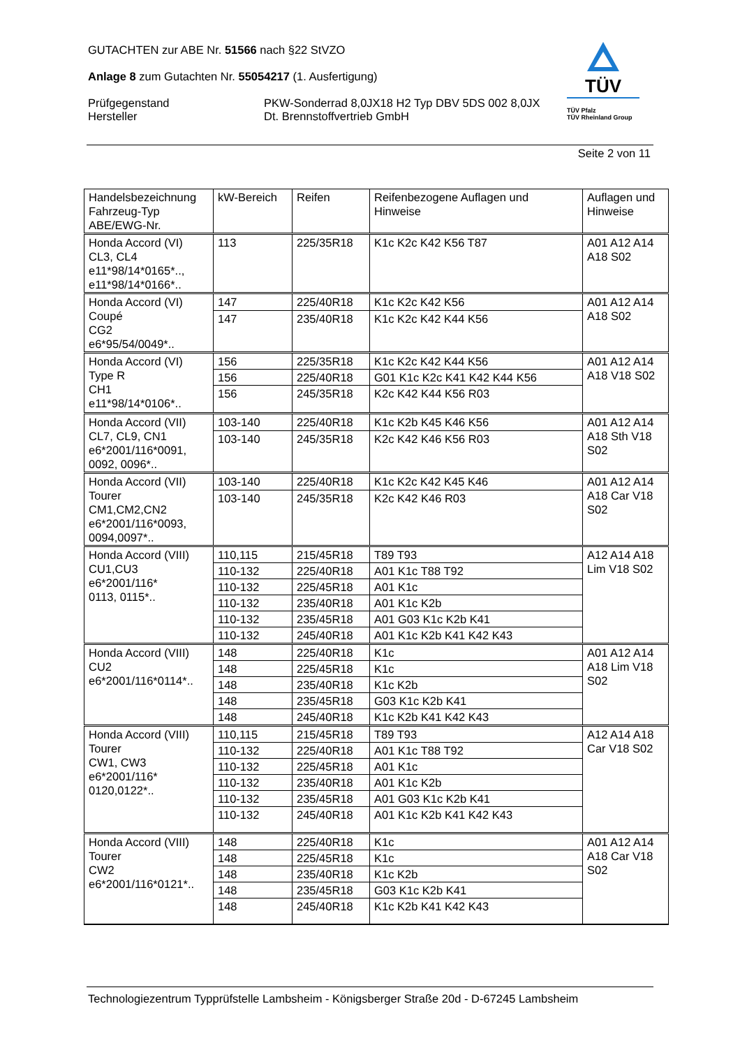GUTACHTEN zur ABE Nr. 51566 nach §22 StVZO
Anlage 8 zum Gutachten Nr. 55054217 (1. Ausfertigung)
Prüfgegenstand
Hersteller
PKW-Sonderrad 8,0JX18 H2 Typ DBV 5DS 002 8,0JX
Dt. Brennstoffvertrieb GmbH
TÜV
TÜV Pfalz
TÜV Rheinland Group
Seite 2 von 11
| Handelsbezeichnung Fahrzeug-Typ ABE/EWG-Nr. | kW-Bereich | Reifen | Reifenbezogene Auflagen und Hinweise | Auflagen und Hinweise |
| Honda Accord (VI) CL3, CL4 e11*98/14*0165*.., e11*98/14*0166*.. | 113 | 225/35R18 | K1c K2c K42 K56 T87 | A01 A12 A14 A18 S02 |
| Honda Accord (VI) Coupé CG2 e6*95/54/0049*.. | 147 | 225/40R18 | K1c K2c K42 K56 | A01 A12 A14 A18 S02 |
| | 147 | 235/40R18 | K1c K2c K42 K44 K56 | |
| Honda Accord (VI) Type R CH1 e11*98/14*0106*.. | 156 | 225/35R18 | K1c K2c K42 K44 K56 | A01 A12 A14 A18 V18 S02 |
| | 156 | 225/40R18 | G01 K1c K2c K41 K42 K44 K56 | |
| | 156 | 245/35R18 | K2c K42 K44 K56 R03 | |
| Honda Accord (VII) CL7, CL9, CN1 e6*2001/116*0091, 0092, 0096*.. | 103-140 | 225/40R18 | K1c K2b K45 K46 K56 | A01 A12 A14 A18 Sth V18 S02 |
| | 103-140 | 245/35R18 | K2c K42 K46 K56 R03 | |
| Honda Accord (VII) Tourer CM1,CM2,CN2 e6*2001/116*0093, 0094,0097*.. | 103-140 | 225/40R18 | K1c K2c K42 K45 K46 | A01 A12 A14 A18 Car V18 S02 |
| | 103-140 | 245/35R18 | K2c K42 K46 R03 | |
| Honda Accord (VIII) CU1,CU3 e6*2001/116* 0113, 0115*.. | 110,115 | 215/45R18 | T89 T93 | A12 A14 A18 Lim V18 S02 |
| | 110-132 | 225/40R18 | A01 K1c T88 T92 | |
| | 110-132 | 225/45R18 | A01 K1c | |
| | 110-132 | 235/40R18 | A01 K1c K2b | |
| | 110-132 | 235/45R18 | A01 G03 K1c K2b K41 | |
| | 110-132 | 245/40R18 | A01 K1c K2b K41 K42 K43 | |
| Honda Accord (VIII) CU2 e6*2001/116*0114*.. | 148 | 225/40R18 | K1c | A01 A12 A14 A18 Lim V18 S02 |
| | 148 | 225/45R18 | K1c | |
| | 148 | 235/40R18 | K1c K2b | |
| | 148 | 235/45R18 | G03 K1c K2b K41 | |
| | 148 | 245/40R18 | K1c K2b K41 K42 K43 | |
| Honda Accord (VIII) Tourer CW1, CW3 e6*2001/116* 0120,0122*.. | 110,115 | 215/45R18 | T89 T93 | A12 A14 A18 Car V18 S02 |
| | 110-132 | 225/40R18 | A01 K1c T88 T92 | |
| | 110-132 | 225/45R18 | A01 K1c | |
| | 110-132 | 235/40R18 | A01 K1c K2b | |
| | 110-132 | 235/45R18 | A01 G03 K1c K2b K41 | |
| | 110-132 | 245/40R18 | A01 K1c K2b K41 K42 K43 | |
| Honda Accord (VIII) Tourer CW2 e6*2001/116*0121*.. | 148 | 225/40R18 | K1c | A01 A12 A14 A18 Car V18 S02 |
| | 148 | 225/45R18 | K1c | |
| | 148 | 235/40R18 | K1c K2b | |
| | 148 | 235/45R18 | G03 K1c K2b K41 | |
| | 148 | 245/40R18 | K1c K2b K41 K42 K43 | |
Technologiezentrum Typprüfstelle Lambsheim - Königsberger Straße 20d - D-67245 Lambsheim